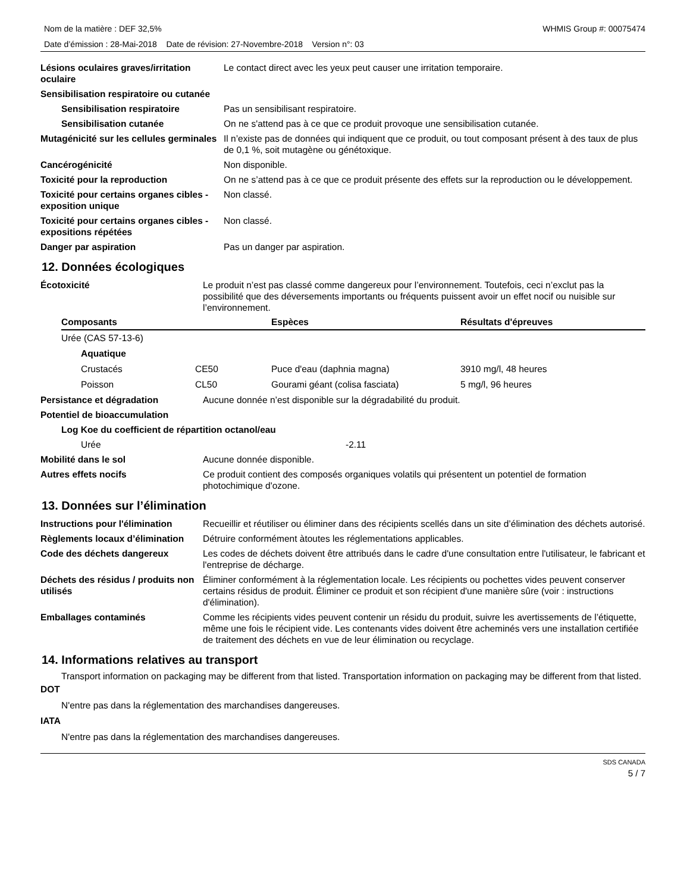Nom de la matière : DEF 32,5% WHMIS Group #: 00075474
Date d’émission : 28-Mai-2018 Date de révision: 27-Novembre-2018 Version n°: 03
| Lésions oculaires graves/irritation oculaire | Le contact direct avec les yeux peut causer une irritation temporaire. |
| Sensibilisation respiratoire ou cutanée | |
| Sensibilisation respiratoire | Pas un sensibilisant respiratoire. |
| Sensibilisation cutanée | On ne s'attend pas à ce que ce produit provoque une sensibilisation cutanée. |
| Mutagénicité sur les cellules germinales | Il n’existe pas de données qui indiquent que ce produit, ou tout composant présent à des taux de plus de 0,1 %, soit mutagène ou génétoxique. |
| Cancérogénicité | Non disponible. |
| Toxicité pour la reproduction | On ne s’attend pas à ce que ce produit présente des effets sur la reproduction ou le développement. |
| Toxicité pour certains organes cibles - exposition unique | Non classé. |
| Toxicité pour certains organes cibles - expositions répétées | Non classé. |
| Danger par aspiration | Pas un danger par aspiration. |
12. Données écologiques
| Écotoxicité | Le produit n’est pas classé comme dangereux pour l’environnement. Toutefois, ceci n’exclut pas la possibilité que des déversements importants ou fréquents puissent avoir un effet nocif ou nuisible sur l’environnement. |
| Composants | | Espèces | Résultats d'épreuves |
| --- | --- | --- | --- |
| Urée (CAS 57-13-6) | | | |
| Aquatique | | | |
| Crustacés | CE50 | Puce d'eau (daphnia magna) | 3910 mg/l, 48 heures |
| Poisson | CL50 | Gourami géant (colisa fasciata) | 5 mg/l, 96 heures |
| Persistance et dégradation | Aucune donnée n’est disponible sur la dégradabilité du produit. |
| Potentiel de bioaccumulation | |
| Log Koe du coefficient de répartition octanol/eau | |
| Urée | -2.11 |
| Mobilité dans le sol | Aucune donnée disponible. |
| Autres effets nocifs | Ce produit contient des composés organiques volatils qui présentent un potentiel de formation photochimique d'ozone. |
13. Données sur l’élimination
| Instructions pour l'élimination | Recueillir et réutiliser ou éliminer dans des récipients scellés dans un site d’élimination des déchets autorisé. |
| Règlements locaux d’élimination | Détruire conformément àtoutes les réglementations applicables. |
| Code des déchets dangereux | Les codes de déchets doivent être attribués dans le cadre d'une consultation entre l'utilisateur, le fabricant et l'entreprise de décharge. |
| Déchets des résidus / produits non utilisés | Éliminer conformément à la réglementation locale. Les récipients ou pochettes vides peuvent conserver certains résidus de produit. Éliminer ce produit et son récipient d'une manière sûre (voir : instructions d'élimination). |
| Emballages contaminés | Comme les récipients vides peuvent contenir un résidu du produit, suivre les avertissements de l’étiquette, même une fois le récipient vide. Les contenants vides doivent être acheminés vers une installation certifiée de traitement des déchets en vue de leur élimination ou recyclage. |
14. Informations relatives au transport
Transport information on packaging may be different from that listed. Transportation information on packaging may be different from that listed.
DOT
N'entre pas dans la réglementation des marchandises dangereuses.
IATA
N'entre pas dans la réglementation des marchandises dangereuses.
SDS CANADA
5 / 7